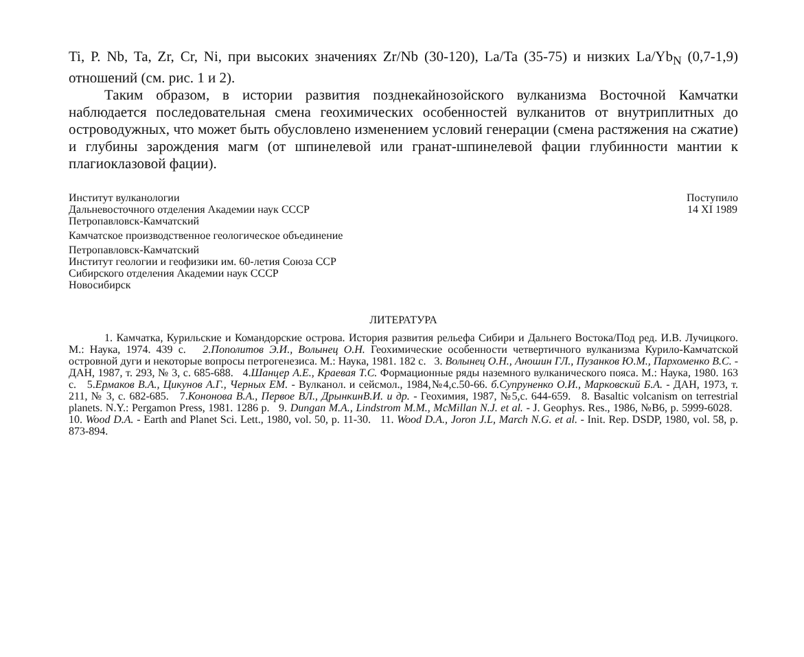Ti, P. Nb, Ta, Zr, Cr, Ni, при высоких значениях Zr/Nb (30-120), La/Ta (35-75) и низких La/Yb<sub>N</sub> (0,7-1,9) отношений (см. рис. 1 и 2).
Таким образом, в истории развития позднекайнозойского вулканизма Восточной Камчатки наблюдается последовательная смена геохимических особенностей вулканитов от внутриплитных до островодужных, что может быть обусловлено изменением условий генерации (смена растяжения на сжатие) и глубины зарождения магм (от шпинелевой или гранат-шпинелевой фации глубинности мантии к плагиоклазовой фации).
Институт вулканологии
Дальневосточного отделения Академии наук СССР
Петропавловск-Камчатский
Камчатское производственное геологическое объединение
Петропавловск-Камчатский
Институт геологии и геофизики им. 60-летия Союза ССР
Сибирского отделения Академии наук СССР
Новосибирск
Поступило
14 XI 1989
ЛИТЕРАТУРА
1. Камчатка, Курильские и Командорские острова. История развития рельефа Сибири и Дальнего Востока/Под ред. И.В. Лучицкого. М.: Наука, 1974. 439 с. 2.Пополитов Э.И., Волынец О.Н. Геохимические особенности четвертичного вулканизма Курило-Камчатской островной дуги и некоторые вопросы петрогенезиса. М.: Наука, 1981. 182 с. 3. Волынец О.Н., Аношин ГЛ., Пузанков Ю.М., Пархоменко В.С. - ДАН, 1987, т. 293, № 3, с. 685-688. 4.Шанцер А.Е., Краевая Т.С. Формационные ряды наземного вулканического пояса. М.: Наука, 1980. 163 с. 5.Ермаков В.А., Цикунов А.Г., Черных ЕМ. - Вулканол. и сейсмол., 1984,№4,с.50-66. б.Супруненко О.И., Марковский Б.А. - ДАН, 1973, т. 211, № 3, с. 682-685. 7.Кононова В.А., Первое ВЛ., ДрынкинВ.И. и др. - Геохимия, 1987, №5,с. 644-659. 8. Basaltic volcanism on terrestrial planets. N.Y.: Pergamon Press, 1981. 1286 p. 9. Dungan M.A., Lindstrom M.M., McMillan N.J. et al. - J. Geophys. Res., 1986, №B6, p. 5999-6028. 10. Wood D.A. - Earth and Planet Sci. Lett., 1980, vol. 50, p. 11-30. 11. Wood D.A., Joron J.L, March N.G. et al. - Init. Rep. DSDP, 1980, vol. 58, p. 873-894.